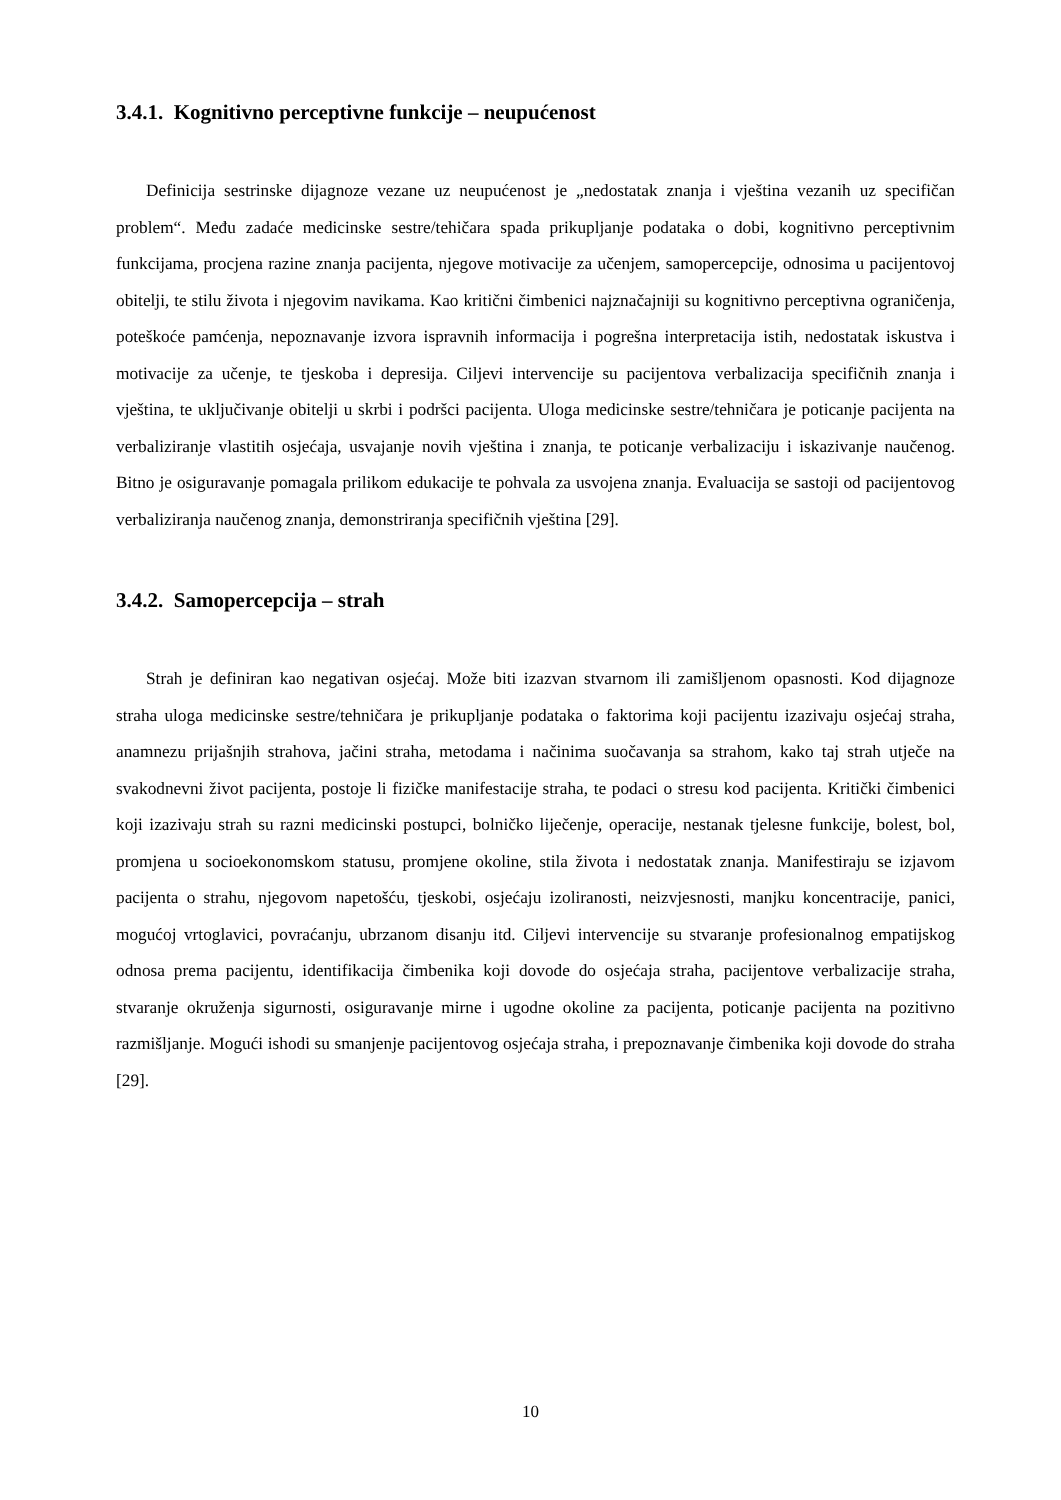3.4.1. Kognitivno perceptivne funkcije – neupućenost
Definicija sestrinske dijagnoze vezane uz neupućenost je „nedostatak znanja i vještina vezanih uz specifičan problem“. Među zadaće medicinske sestre/tehičara spada prikupljanje podataka o dobi, kognitivno perceptivnim funkcijama, procjena razine znanja pacijenta, njegove motivacije za učenjem, samopercepcije, odnosima u pacijentovoj obitelji, te stilu života i njegovim navikama. Kao kritični čimbenici najznačajniji su kognitivno perceptivna ograničenja, poteškoće pamćenja, nepoznavanje izvora ispravnih informacija i pogrešna interpretacija istih, nedostatak iskustva i motivacije za učenje, te tjeskoba i depresija. Ciljevi intervencije su pacijentova verbalizacija specifičnih znanja i vještina, te uključivanje obitelji u skrbi i podršci pacijenta. Uloga medicinske sestre/tehničara je poticanje pacijenta na verbaliziranje vlastitih osjećaja, usvajanje novih vještina i znanja, te poticanje verbalizaciju i iskazivanje naučenog. Bitno je osiguravanje pomagala prilikom edukacije te pohvala za usvojena znanja. Evaluacija se sastoji od pacijentovog verbaliziranja naučenog znanja, demonstriranja specifičnih vještina [29].
3.4.2. Samopercepcija – strah
Strah je definiran kao negativan osjećaj. Može biti izazvan stvarnom ili zamišljenom opasnosti. Kod dijagnoze straha uloga medicinske sestre/tehničara je prikupljanje podataka o faktorima koji pacijentu izazivaju osjećaj straha, anamnezu prijašnjih strahova, jačini straha, metodama i načinima suočavanja sa strahom, kako taj strah utječe na svakodnevni život pacijenta, postoje li fizičke manifestacije straha, te podaci o stresu kod pacijenta. Kritički čimbenici koji izazivaju strah su razni medicinski postupci, bolničko liječenje, operacije, nestanak tjelesne funkcije, bolest, bol, promjena u socioekonomskom statusu, promjene okoline, stila života i nedostatak znanja. Manifestiraju se izjavom pacijenta o strahu, njegovom napetošću, tjeskobi, osjećaju izoliranosti, neizvjesnosti, manjku koncentracije, panici, mogućoj vrtoglavici, povraćanju, ubrzanom disanju itd. Ciljevi intervencije su stvaranje profesionalnog empatijskog odnosa prema pacijentu, identifikacija čimbenika koji dovode do osjećaja straha, pacijentove verbalizacije straha, stvaranje okruženja sigurnosti, osiguravanje mirne i ugodne okoline za pacijenta, poticanje pacijenta na pozitivno razmišljanje. Mogući ishodi su smanjenje pacijentovog osjećaja straha, i prepoznavanje čimbenika koji dovode do straha [29].
10